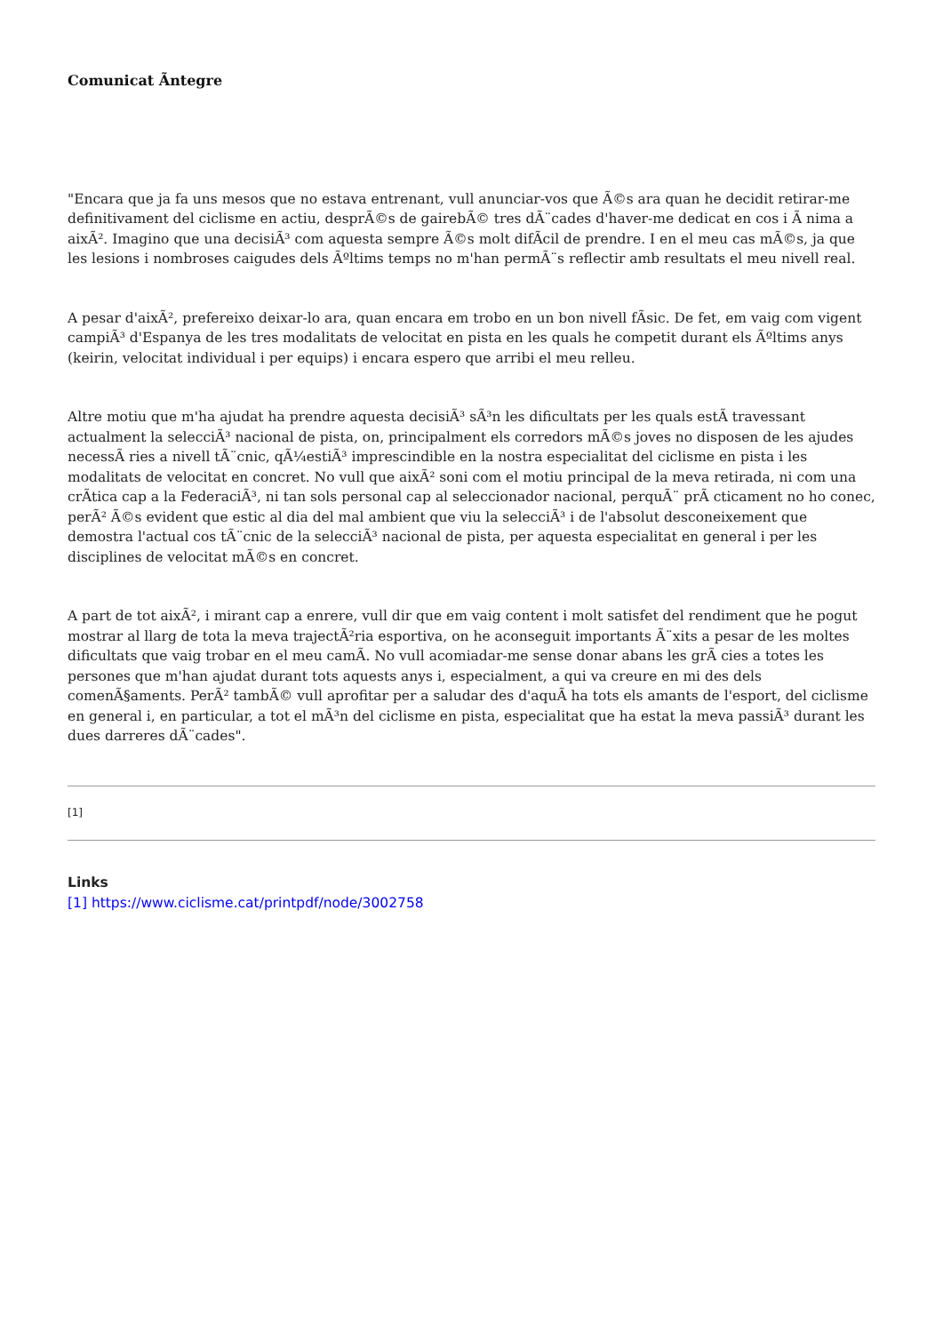Comunicat Ãntegre
"Encara que ja fa uns mesos que no estava entrenant, vull anunciar-vos que Ã©s ara quan he decidit retirar-me definitivament del ciclisme en actiu, desprÃ©s de gairebÃ© tres dÃ¨cades d'haver-me dedicat en cos i Ã nima a aixÃ². Imagino que una decisiÃ³ com aquesta sempre Ã©s molt difÃcil de prendre. I en el meu cas mÃ©s, ja que les lesions i nombroses caigudes dels Ãºltims temps no m'han permÃ¨s reflectir amb resultats el meu nivell real.
A pesar d'aixÃ², prefereixo deixar-lo ara, quan encara em trobo en un bon nivell fÃsic. De fet, em vaig com vigent campiÃ³ d'Espanya de les tres modalitats de velocitat en pista en les quals he competit durant els Ãºltims anys (keirin, velocitat individual i per equips) i encara espero que arribi el meu relleu.
Altre motiu que m'ha ajudat ha prendre aquesta decisiÃ³ sÃ³n les dificultats per les quals estÃ travessant actualment la selecciÃ³ nacional de pista, on, principalment els corredors mÃ©s joves no disposen de les ajudes necessÃ ries a nivell tÃ¨cnic, qÃ¼estiÃ³ imprescindible en la nostra especialitat del ciclisme en pista i les modalitats de velocitat en concret. No vull que aixÃ² soni com el motiu principal de la meva retirada, ni com una crÃtica cap a la FederaciÃ³, ni tan sols personal cap al seleccionador nacional, perquÃ¨ prÃ cticament no ho conec, perÃ² Ã©s evident que estic al dia del mal ambient que viu la selecciÃ³ i de l'absolut desconeixement que demostra l'actual cos tÃ¨cnic de la selecciÃ³ nacional de pista, per aquesta especialitat en general i per les disciplines de velocitat mÃ©s en concret.
A part de tot aixÃ², i mirant cap a enrere, vull dir que em vaig content i molt satisfet del rendiment que he pogut mostrar al llarg de tota la meva trajectÃ²ria esportiva, on he aconseguit importants Ã¨xits a pesar de les moltes dificultats que vaig trobar en el meu camÃ. No vull acomiadar-me sense donar abans les grÃ cies a totes les persones que m'han ajudat durant tots aquests anys i, especialment, a qui va creure en mi des dels comenÃ§aments. PerÃ² tambÃ© vull aprofitar per a saludar des d'aquÃ ha tots els amants de l'esport, del ciclisme en general i, en particular, a tot el mÃ³n del ciclisme en pista, especialitat que ha estat la meva passiÃ³ durant les dues darreres dÃ¨cades".
[1]
Links
[1] https://www.ciclisme.cat/printpdf/node/3002758